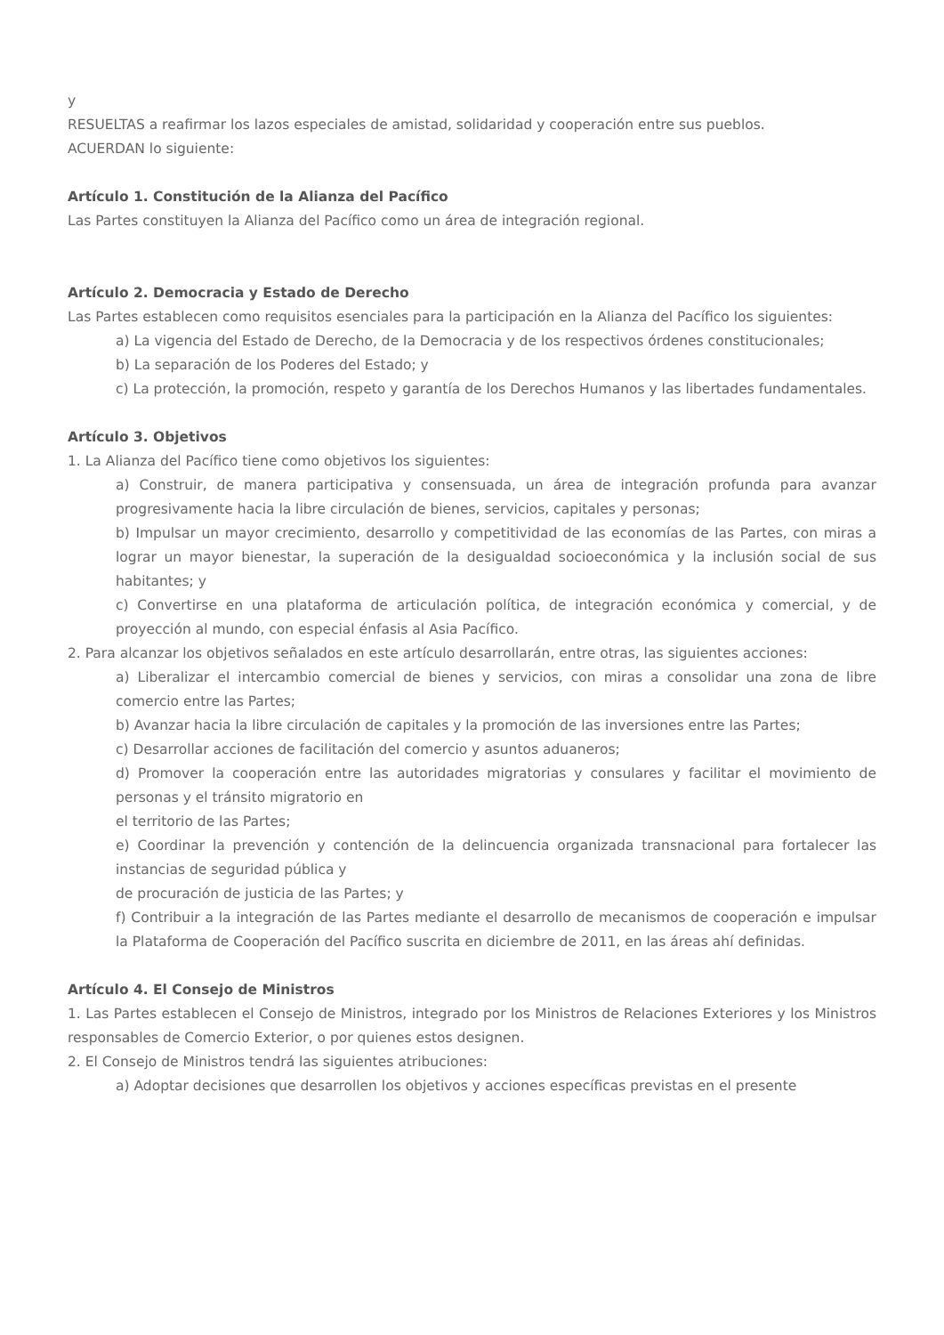y
RESUELTAS a reafirmar los lazos especiales de amistad, solidaridad y cooperación entre sus pueblos.
ACUERDAN lo siguiente:
Artículo 1. Constitución de la Alianza del Pacífico
Las Partes constituyen la Alianza del Pacífico como un área de integración regional.
Artículo 2. Democracia y Estado de Derecho
Las Partes establecen como requisitos esenciales para la participación en la Alianza del Pacífico los siguientes:
a) La vigencia del Estado de Derecho, de la Democracia y de los respectivos órdenes constitucionales;
b) La separación de los Poderes del Estado; y
c) La protección, la promoción, respeto y garantía de los Derechos Humanos y las libertades fundamentales.
Artículo 3. Objetivos
1. La Alianza del Pacífico tiene como objetivos los siguientes:
a) Construir, de manera participativa y consensuada, un área de integración profunda para avanzar progresivamente hacia la libre circulación de bienes, servicios, capitales y personas;
b) Impulsar un mayor crecimiento, desarrollo y competitividad de las economías de las Partes, con miras a lograr un mayor bienestar, la superación de la desigualdad socioeconómica y la inclusión social de sus habitantes; y
c) Convertirse en una plataforma de articulación política, de integración económica y comercial, y de proyección al mundo, con especial énfasis al Asia Pacífico.
2. Para alcanzar los objetivos señalados en este artículo desarrollarán, entre otras, las siguientes acciones:
a) Liberalizar el intercambio comercial de bienes y servicios, con miras a consolidar una zona de libre comercio entre las Partes;
b) Avanzar hacia la libre circulación de capitales y la promoción de las inversiones entre las Partes;
c) Desarrollar acciones de facilitación del comercio y asuntos aduaneros;
d) Promover la cooperación entre las autoridades migratorias y consulares y facilitar el movimiento de personas y el tránsito migratorio en
el territorio de las Partes;
e) Coordinar la prevención y contención de la delincuencia organizada transnacional para fortalecer las instancias de seguridad pública y
de procuración de justicia de las Partes; y
f) Contribuir a la integración de las Partes mediante el desarrollo de mecanismos de cooperación e impulsar la Plataforma de Cooperación del Pacífico suscrita en diciembre de 2011, en las áreas ahí definidas.
Artículo 4. El Consejo de Ministros
1. Las Partes establecen el Consejo de Ministros, integrado por los Ministros de Relaciones Exteriores y los Ministros responsables de Comercio Exterior, o por quienes estos designen.
2. El Consejo de Ministros tendrá las siguientes atribuciones:
a) Adoptar decisiones que desarrollen los objetivos y acciones específicas previstas en el presente